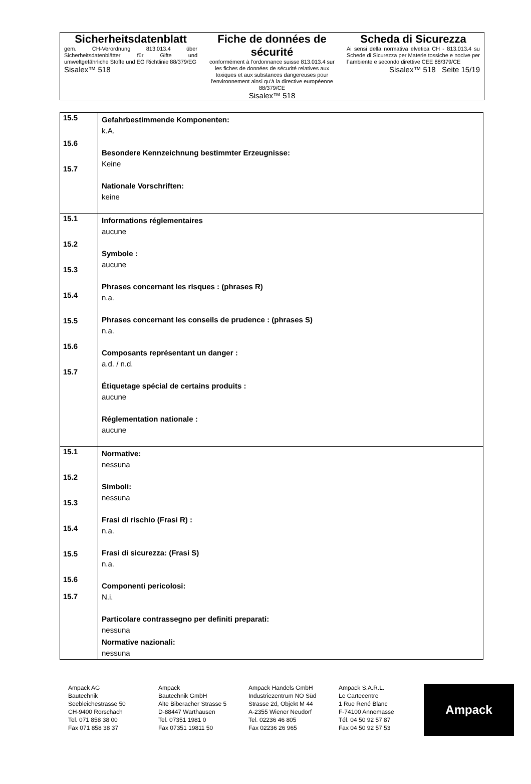| Sicherheitsdatenblatt gem. CH-Verordnung 813.013.4 über Sicherheitsdatenblätter für Gifte und umweltgefährliche Stoffe und EG Richtlinie 88/379/EG Sisalex™ 518 | Fiche de données de sécurité conformément à l'ordonnance suisse 813.013.4 sur les fiches de données de sécurité relatives aux toxiques et aux substances dangereuses pour l'environnement ainsi qu'à la directive européenne 88/379/CE Sisalex™ 518 | Scheda di Sicurezza Ai sensi della normativa elvetica CH - 813.013.4 su Schede di Sicurezza per Materie tossiche e nocive per l´ambiente e secondo direttive CEE 88/379/CE Sisalex™ 518 Seite 15/19 |
| 15.5 15.6 15.7 | Gefahrbestimmende Komponenten: k.A. Besondere Kennzeichnung bestimmter Erzeugnisse: Keine Nationale Vorschriften: keine |
| 15.1 15.2 15.3 15.4 15.5 15.6 15.7 | Informations réglementaires aucune Symbole : aucune Phrases concernant les risques : (phrases R) n.a. Phrases concernant les conseils de prudence : (phrases S) n.a. Composants représentant un danger : a.d. / n.d. Étiquetage spécial de certains produits : aucune Réglementation nationale : aucune |
| 15.1 15.2 15.3 15.4 15.5 15.6 15.7 | Normative: nessuna Simboli: nessuna Frasi di rischio (Frasi R) : n.a. Frasi di sicurezza: (Frasi S) n.a. Componenti pericolosi: N.i. Particolare contrassegno per definiti preparati: nessuna Normative nazionali: nessuna |
Ampack AG
Bautechnik
Seebleichestrasse 50
CH-9400 Rorschach
Tel. 071 858 38 00
Fax 071 858 38 37
Ampack
Bautechnik GmbH
Alte Biberacher Strasse 5
D-88447 Warthausen
Tel. 07351 1981 0
Fax 07351 19811 50
Ampack Handels GmbH
Industriezentrum NÖ Süd
Strasse 2d, Objekt M 44
A-2355 Wiener Neudorf
Tel. 02236 46 805
Fax 02236 26 965
Ampack S.A.R.L.
Le Cartecentre
1 Rue René Blanc
F-74100 Annemasse
Tél. 04 50 92 57 87
Fax 04 50 92 57 53
Ampack